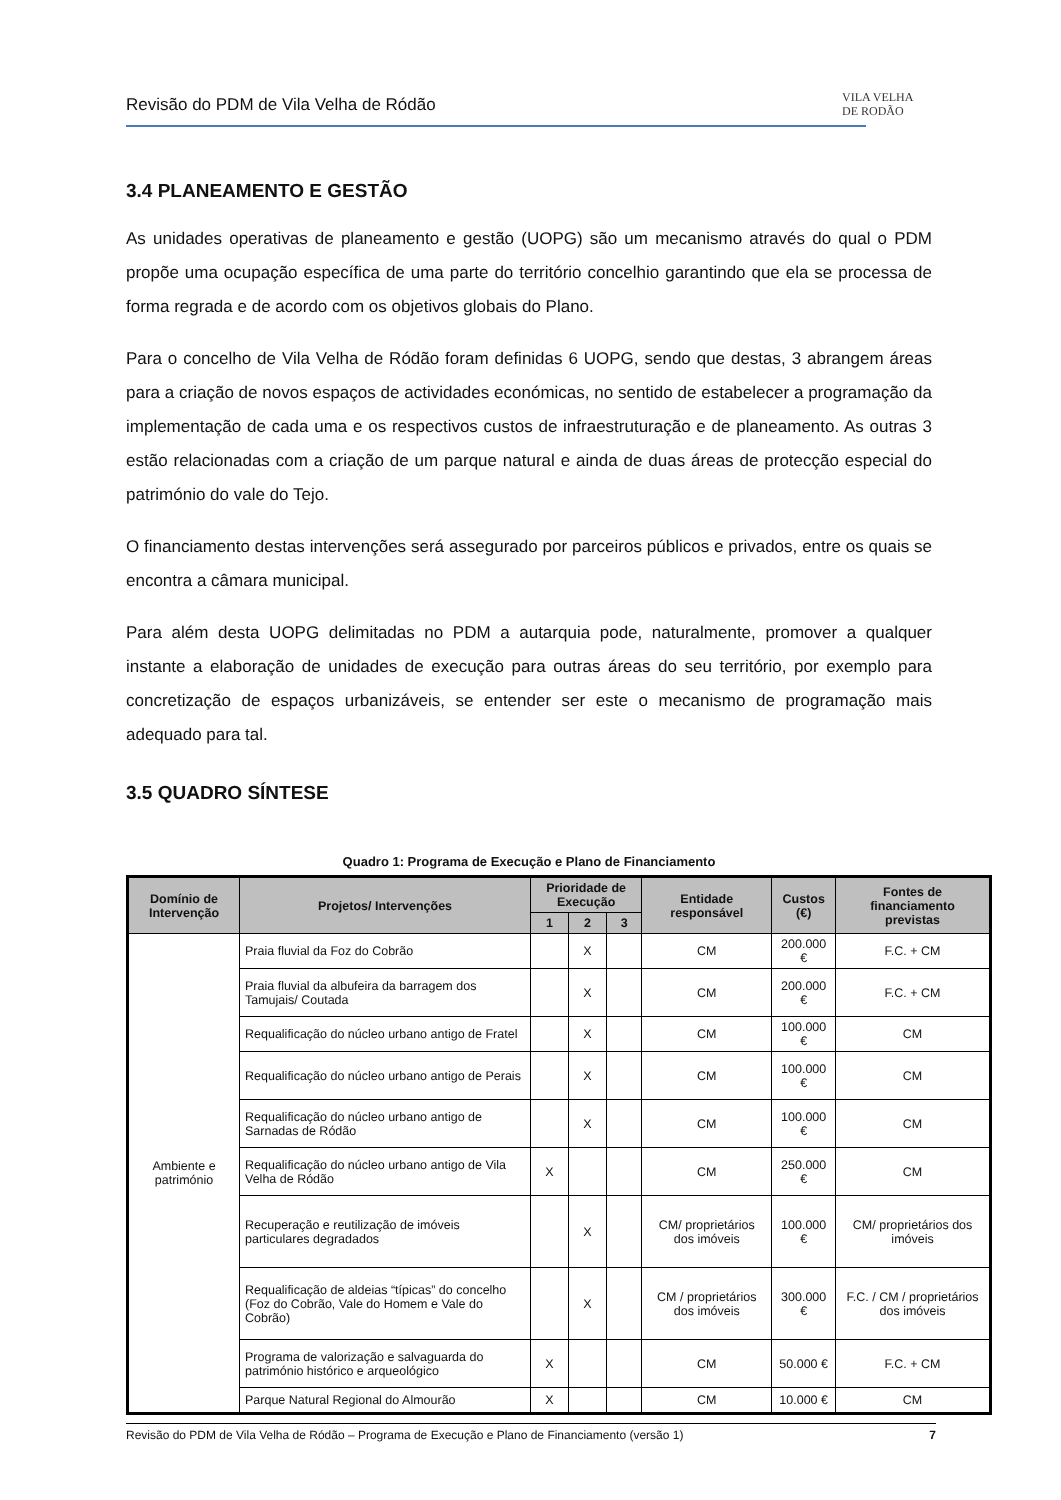Revisão do PDM de Vila Velha de Ródão
VILA VELHA
DE RODÃO
3.4 PLANEAMENTO E GESTÃO
As unidades operativas de planeamento e gestão (UOPG) são um mecanismo através do qual o PDM propõe uma ocupação específica de uma parte do território concelhio garantindo que ela se processa de forma regrada e de acordo com os objetivos globais do Plano.
Para o concelho de Vila Velha de Ródão foram definidas 6 UOPG, sendo que destas, 3 abrangem áreas para a criação de novos espaços de actividades económicas, no sentido de estabelecer a programação da implementação de cada uma e os respectivos custos de infraestruturação e de planeamento. As outras 3 estão relacionadas com a criação de um parque natural e ainda de duas áreas de protecção especial do património do vale do Tejo.
O financiamento destas intervenções será assegurado por parceiros públicos e privados, entre os quais se encontra a câmara municipal.
Para além desta UOPG delimitadas no PDM a autarquia pode, naturalmente, promover a qualquer instante a elaboração de unidades de execução para outras áreas do seu território, por exemplo para concretização de espaços urbanizáveis, se entender ser este o mecanismo de programação mais adequado para tal.
3.5 QUADRO SÍNTESE
Quadro 1: Programa de Execução e Plano de Financiamento
| Domínio de Intervenção | Projetos/ Intervenções | Prioridade de Execução | | | Entidade responsável | Custos (€) | Fontes de financiamento previstas |
| --- | --- | --- | --- | --- | --- | --- | --- |
| | | 1 | 2 | 3 | | | |
| Ambiente e património | Praia fluvial da Foz do Cobrão | | X | | CM | 200.000 € | F.C. + CM |
| | Praia fluvial da albufeira da barragem dos Tamujais/ Coutada | | X | | CM | 200.000 € | F.C. + CM |
| | Requalificação do núcleo urbano antigo de Fratel | | X | | CM | 100.000 € | CM |
| | Requalificação do núcleo urbano antigo de Perais | | X | | CM | 100.000 € | CM |
| | Requalificação do núcleo urbano antigo de Sarnadas de Ródão | | X | | CM | 100.000 € | CM |
| | Requalificação do núcleo urbano antigo de Vila Velha de Ródão | X | | | CM | 250.000 € | CM |
| | Recuperação e reutilização de imóveis particulares degradados | | X | | CM/ proprietários dos imóveis | 100.000 € | CM/ proprietários dos imóveis |
| | Requalificação de aldeias “típicas” do concelho (Foz do Cobrão, Vale do Homem e Vale do Cobrão) | | X | | CM / proprietários dos imóveis | 300.000 € | F.C. / CM / proprietários dos imóveis |
| | Programa de valorização e salvaguarda do património histórico e arqueológico | X | | | CM | 50.000 € | F.C. + CM |
| | Parque Natural Regional do Almourão | X | | | CM | 10.000 € | CM |
Revisão do PDM de Vila Velha de Ródão – Programa de Execução e Plano de Financiamento (versão 1) 7